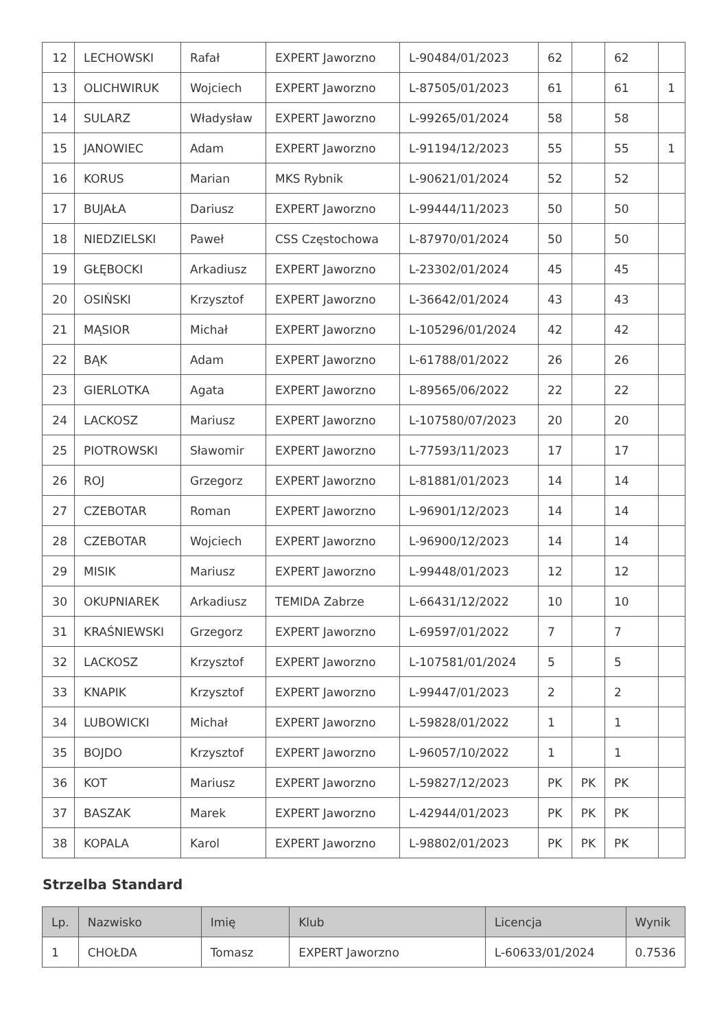| 12 | LECHOWSKI | Rafał | EXPERT Jaworzno | L-90484/01/2023 | 62 | | 62 | |
| 13 | OLICHWIRUK | Wojciech | EXPERT Jaworzno | L-87505/01/2023 | 61 | | 61 | 1 |
| 14 | SULARZ | Władysław | EXPERT Jaworzno | L-99265/01/2024 | 58 | | 58 | |
| 15 | JANOWIEC | Adam | EXPERT Jaworzno | L-91194/12/2023 | 55 | | 55 | 1 |
| 16 | KORUS | Marian | MKS Rybnik | L-90621/01/2024 | 52 | | 52 | |
| 17 | BUJAŁA | Dariusz | EXPERT Jaworzno | L-99444/11/2023 | 50 | | 50 | |
| 18 | NIEDZIELSKI | Paweł | CSS Częstochowa | L-87970/01/2024 | 50 | | 50 | |
| 19 | GŁĘBOCKI | Arkadiusz | EXPERT Jaworzno | L-23302/01/2024 | 45 | | 45 | |
| 20 | OSIŃSKI | Krzysztof | EXPERT Jaworzno | L-36642/01/2024 | 43 | | 43 | |
| 21 | MĄSIOR | Michał | EXPERT Jaworzno | L-105296/01/2024 | 42 | | 42 | |
| 22 | BĄK | Adam | EXPERT Jaworzno | L-61788/01/2022 | 26 | | 26 | |
| 23 | GIERLOTKA | Agata | EXPERT Jaworzno | L-89565/06/2022 | 22 | | 22 | |
| 24 | LACKOSZ | Mariusz | EXPERT Jaworzno | L-107580/07/2023 | 20 | | 20 | |
| 25 | PIOTROWSKI | Sławomir | EXPERT Jaworzno | L-77593/11/2023 | 17 | | 17 | |
| 26 | ROJ | Grzegorz | EXPERT Jaworzno | L-81881/01/2023 | 14 | | 14 | |
| 27 | CZEBOTAR | Roman | EXPERT Jaworzno | L-96901/12/2023 | 14 | | 14 | |
| 28 | CZEBOTAR | Wojciech | EXPERT Jaworzno | L-96900/12/2023 | 14 | | 14 | |
| 29 | MISIK | Mariusz | EXPERT Jaworzno | L-99448/01/2023 | 12 | | 12 | |
| 30 | OKUPNIAREK | Arkadiusz | TEMIDA Zabrze | L-66431/12/2022 | 10 | | 10 | |
| 31 | KRAŚNIEWSKI | Grzegorz | EXPERT Jaworzno | L-69597/01/2022 | 7 | | 7 | |
| 32 | LACKOSZ | Krzysztof | EXPERT Jaworzno | L-107581/01/2024 | 5 | | 5 | |
| 33 | KNAPIK | Krzysztof | EXPERT Jaworzno | L-99447/01/2023 | 2 | | 2 | |
| 34 | LUBOWICKI | Michał | EXPERT Jaworzno | L-59828/01/2022 | 1 | | 1 | |
| 35 | BOJDO | Krzysztof | EXPERT Jaworzno | L-96057/10/2022 | 1 | | 1 | |
| 36 | KOT | Mariusz | EXPERT Jaworzno | L-59827/12/2023 | PK | PK | PK | |
| 37 | BASZAK | Marek | EXPERT Jaworzno | L-42944/01/2023 | PK | PK | PK | |
| 38 | KOPALA | Karol | EXPERT Jaworzno | L-98802/01/2023 | PK | PK | PK | |
Strzelba Standard
| Lp. | Nazwisko | Imię | Klub | Licencja | Wynik |
| --- | --- | --- | --- | --- | --- |
| 1 | CHOŁDA | Tomasz | EXPERT Jaworzno | L-60633/01/2024 | 0.7536 |